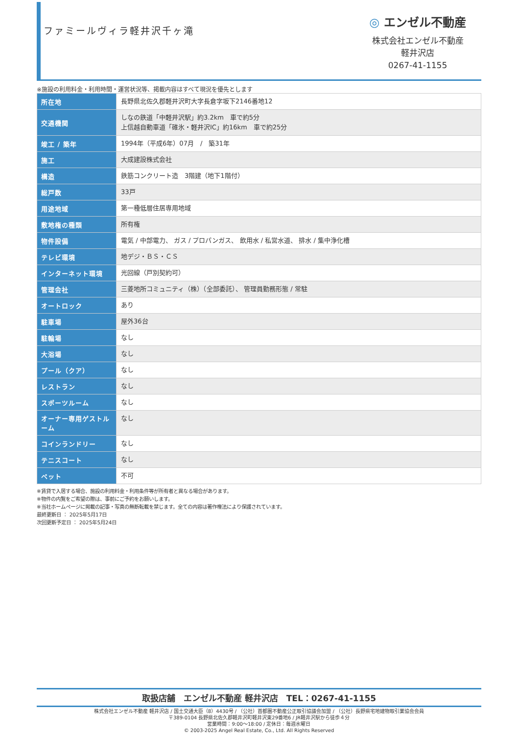ファミールヴィラ軽井沢千ヶ滝
◎ エンゼル不動産
株式会社エンゼル不動産
軽井沢店
0267-41-1155
※施設の利用料金・利用時間・運営状況等、掲載内容はすべて現況を優先とします
| 所在地 | 長野県北佐久郡軽井沢町大字長倉字坂下2146番地12 |
| 交通機関 | しなの鉄道「中軽井沢駅」約3.2km 車で約5分 上信越自動車道「碓氷・軽井沢IC」約16km 車で約25分 |
| 竣工 / 築年 | 1994年（平成6年）07月 / 築31年 |
| 施工 | 大成建設株式会社 |
| 構造 | 鉄筋コンクリート造 3階建（地下1階付） |
| 総戸数 | 33戸 |
| 用途地域 | 第一種低層住居専用地域 |
| 敷地権の種類 | 所有権 |
| 物件設備 | 電気 / 中部電力、 ガス / プロパンガス、 飲用水 / 私営水道、 排水 / 集中浄化槽 |
| テレビ環境 | 地デジ・ＢＳ・ＣＳ |
| インターネット環境 | 光回線（戸別契約可） |
| 管理会社 | 三菱地所コミュニティ（株）（全部委託）、 管理員勤務形態 / 常駐 |
| オートロック | あり |
| 駐車場 | 屋外36台 |
| 駐輪場 | なし |
| 大浴場 | なし |
| プール（クア） | なし |
| レストラン | なし |
| スポーツルーム | なし |
| オーナー専用ゲストルーム | なし |
| コインランドリー | なし |
| テニスコート | なし |
| ペット | 不可 |
※賃貸で入居する場合、施設の利用料金・利用条件等が所有者と異なる場合があります。
※物件の内覧をご希望の際は、事前にご予約をお願いします。
※当社ホームページに掲載の記事・写真の無断転載を禁じます。全ての内容は著作権法により保護されています。
最終更新日 ： 2025年5月17日
次回更新予定日 ： 2025年5月24日
取扱店舗　エンゼル不動産 軽井沢店　TEL：0267-41-1155
株式会社エンゼル不動産 軽井沢店 / 国土交通大臣（8）4430号 / （公社）首都圏不動産公正取引協議会加盟 / （公社）長野県宅地建物取引業協会会員
〒389-0104 長野県北佐久郡軽井沢町軽井沢東29番地6 / JR軽井沢駅から徒歩４分
営業時間：9:00〜18:00 / 定休日：毎週水曜日
© 2003-2025 Angel Real Estate, Co., Ltd. All Rights Reserved